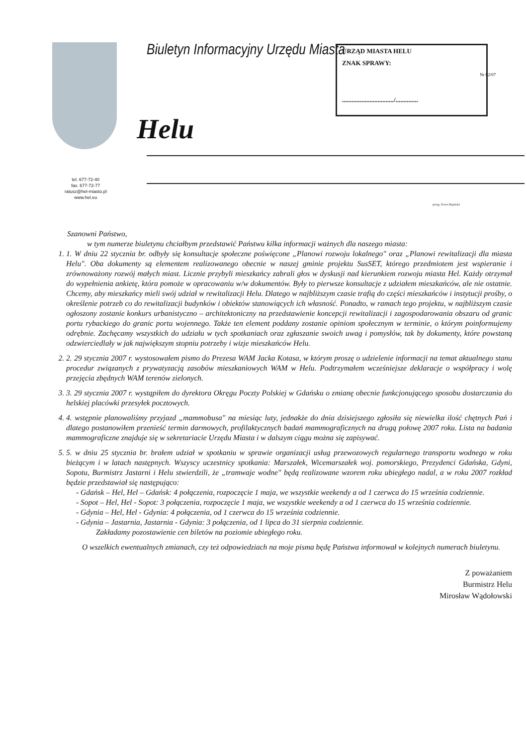Biuletyn Informacyjny Urzędu Miasta
Helu
URZĄD MIASTA HELU
ZNAK SPRAWY:
................................/..............
Nr 02/07
tel. 677-72-40
fax. 677-72-77
ratusz@hel-miasto.pl
www.hel.eu
przyg. Zenon Ręplaska
Szanowni Państwo,
w tym numerze biuletynu chciałbym przedstawić Państwu kilka informacji ważnych dla naszego miasta:
1. 1. W dniu 22 stycznia br. odbyły się konsultacje społeczne poświęcone „Planowi rozwoju lokalnego" oraz „Planowi rewitalizacji dla miasta Helu". Oba dokumenty są elementem realizowanego obecnie w naszej gminie projektu SusSET, którego przedmiotem jest wspieranie i zrównoważony rozwój małych miast. Licznie przybyli mieszkańcy zabrali głos w dyskusji nad kierunkiem rozwoju miasta Hel. Każdy otrzymał do wypełnienia ankietę, która pomoże w opracowaniu w/w dokumentów. Były to pierwsze konsultacje z udziałem mieszkańców, ale nie ostatnie. Chcemy, aby mieszkańcy mieli swój udział w rewitalizacji Helu. Dlatego w najbliższym czasie trafią do części mieszkańców i instytucji prośby, o określenie potrzeb co do rewitalizacji budynków i obiektów stanowiących ich własność. Ponadto, w ramach tego projektu, w najbliższym czasie ogłoszony zostanie konkurs urbanistyczno – architektoniczny na przedstawienie koncepcji rewitalizacji i zagospodarowania obszaru od granic portu rybackiego do granic portu wojennego. Także ten element poddany zostanie opiniom społecznym w terminie, o którym poinformujemy odrębnie. Zachęcamy wszystkich do udziału w tych spotkaniach oraz zgłaszanie swoich uwag i pomysłów, tak by dokumenty, które powstaną odzwierciedlały w jak największym stopniu potrzeby i wizje mieszkańców Helu.
2. 2. 29 stycznia 2007 r. wystosowałem pismo do Prezesa WAM Jacka Kotasa, w którym proszę o udzielenie informacji na temat aktualnego stanu procedur związanych z prywatyzacją zasobów mieszkaniowych WAM w Helu. Podtrzymałem wcześniejsze deklaracje o współpracy i wolę przejęcia zbędnych WAM terenów zielonych.
3. 3. 29 stycznia 2007 r. wystąpiłem do dyrektora Okręgu Poczty Polskiej w Gdańsku o zmianę obecnie funkcjonującego sposobu dostarczania do helskiej placówki przesyłek pocztowych.
4. 4. wstępnie planowaliśmy przyjazd „mammobusa" na miesiąc luty, jednakże do dnia dzisiejszego zgłosiła się niewielka ilość chętnych Pań i dlatego postanowiłem przenieść termin darmowych, profilaktycznych badań mammograficznych na drugą połowę 2007 roku. Lista na badania mammograficzne znajduje się w sekretariacie Urzędu Miasta i w dalszym ciągu można się zapisywać.
5. 5. w dniu 25 stycznia br. brałem udział w spotkaniu w sprawie organizacji usług przewozowych regularnego transportu wodnego w roku bieżącym i w latach następnych. Wszyscy uczestnicy spotkania: Marszałek, Wicemarszałek woj. pomorskiego, Prezydenci Gdańska, Gdyni, Sopotu, Burmistrz Jastarni i Helu stwierdzili, że „tramwaje wodne" będą realizowane wzorem roku ubiegłego nadal, a w roku 2007 rozkład będzie przedstawiał się następująco:
- Gdańsk – Hel, Hel – Gdańsk: 4 połączenia, rozpoczęcie 1 maja, we wszystkie weekendy a od 1 czerwca do 15 września codziennie.
- Sopot – Hel, Hel - Sopot: 3 połączenia, rozpoczęcie 1 maja, we wszystkie weekendy a od 1 czerwca do 15 września codziennie.
- Gdynia – Hel, Hel - Gdynia: 4 połączenia, od 1 czerwca do 15 września codziennie.
- Gdynia – Jastarnia, Jastarnia - Gdynia: 3 połączenia, od 1 lipca do 31 sierpnia codziennie.
Zakładamy pozostawienie cen biletów na poziomie ubiegłego roku.
O wszelkich ewentualnych zmianach, czy też odpowiedziach na moje pisma będę Państwa informował w kolejnych numerach biuletynu.
Z poważaniem
Burmistrz Helu
Mirosław Wądołowski